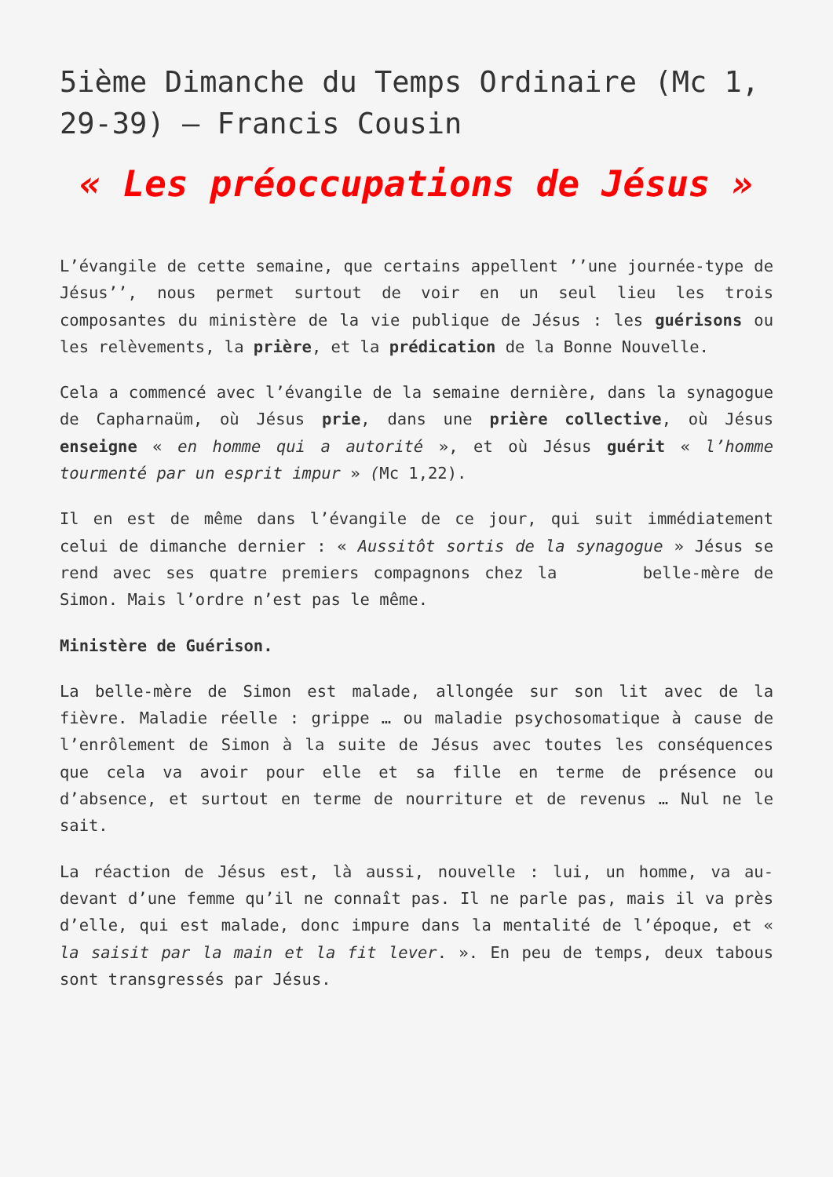5ième Dimanche du Temps Ordinaire (Mc 1, 29-39) – Francis Cousin
« Les préoccupations de Jésus »
L’évangile de cette semaine, que certains appellent ’’une journée-type de Jésus’’, nous permet surtout de voir en un seul lieu les trois composantes du ministère de la vie publique de Jésus : les guérisons ou les relèvements, la prière, et la prédication de la Bonne Nouvelle.
Cela a commencé avec l’évangile de la semaine dernière, dans la synagogue de Capharnaüm, où Jésus prie, dans une prière collective, où Jésus enseigne « en homme qui a autorité », et où Jésus guérit « l’homme tourmenté par un esprit impur » (Mc 1,22).
Il en est de même dans l’évangile de ce jour, qui suit immédiatement celui de dimanche dernier : « Aussitôt sortis de la synagogue » Jésus se rend avec ses quatre premiers compagnons chez la belle-mère de Simon. Mais l’ordre n’est pas le même.
Ministère de Guérison.
La belle-mère de Simon est malade, allongée sur son lit avec de la fièvre. Maladie réelle : grippe … ou maladie psychosomatique à cause de l’enrôlement de Simon à la suite de Jésus avec toutes les conséquences que cela va avoir pour elle et sa fille en terme de présence ou d’absence, et surtout en terme de nourriture et de revenus … Nul ne le sait.
La réaction de Jésus est, là aussi, nouvelle : lui, un homme, va au-devant d’une femme qu’il ne connaît pas. Il ne parle pas, mais il va près d’elle, qui est malade, donc impure dans la mentalité de l’époque, et « la saisit par la main et la fit lever. ». En peu de temps, deux tabous sont transgressés par Jésus.